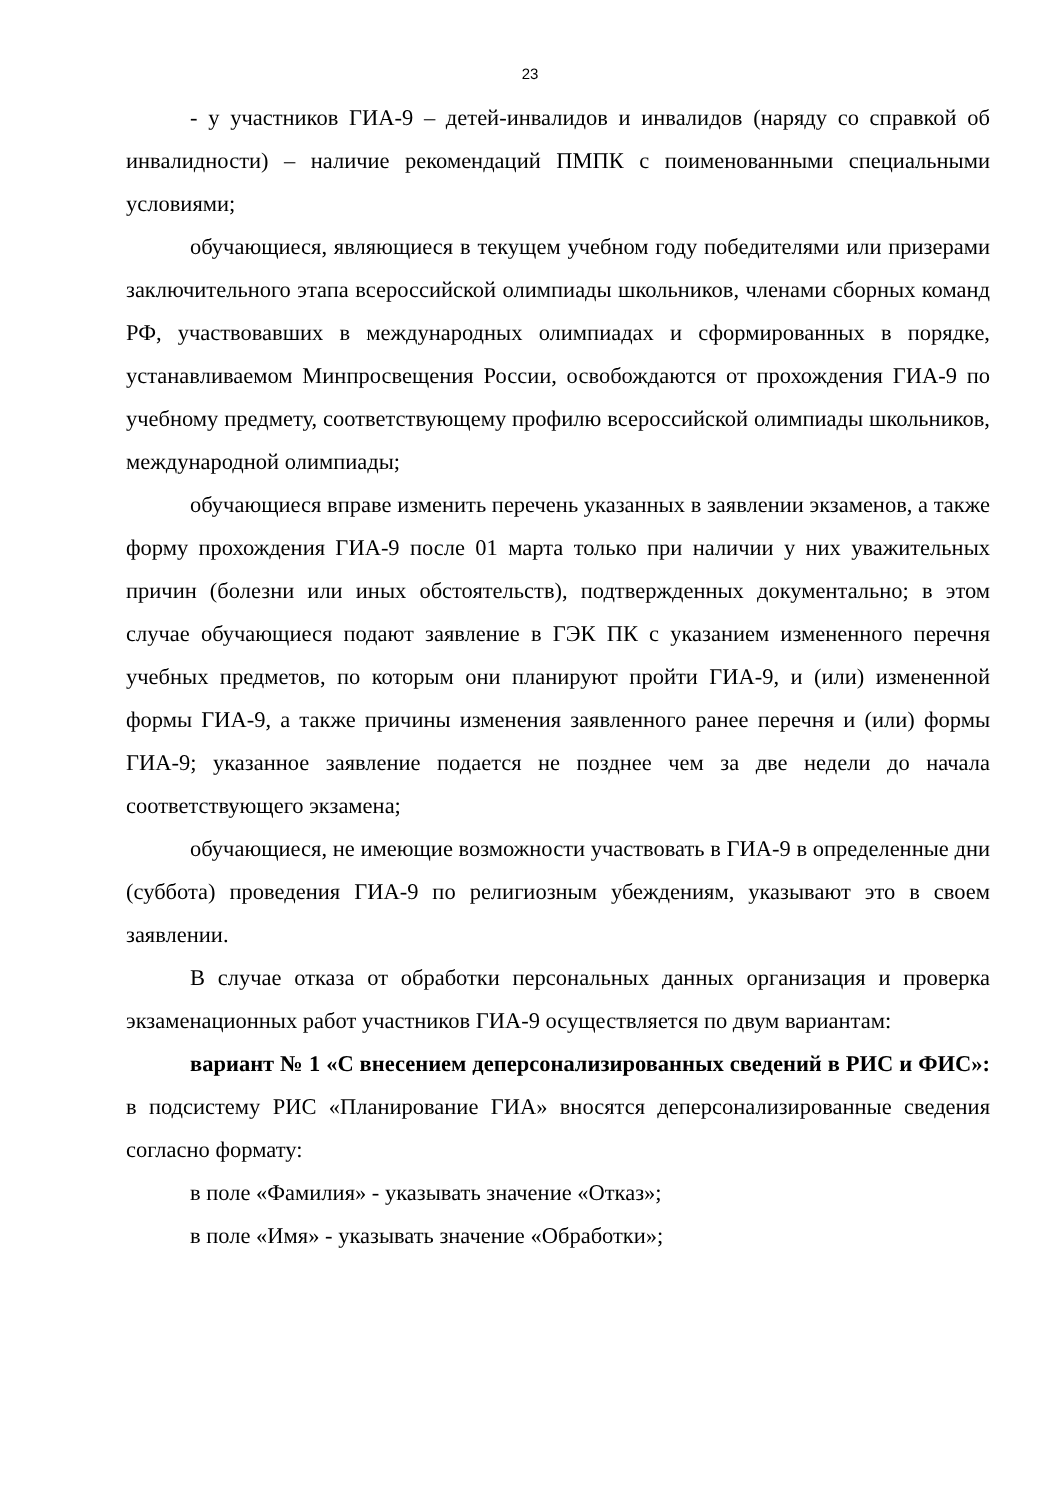23
- у участников ГИА-9 – детей-инвалидов и инвалидов (наряду со справкой об инвалидности) – наличие рекомендаций ПМПК с поименованными специальными условиями;
обучающиеся, являющиеся в текущем учебном году победителями или призерами заключительного этапа всероссийской олимпиады школьников, членами сборных команд РФ, участвовавших в международных олимпиадах и сформированных в порядке, устанавливаемом Минпросвещения России, освобождаются от прохождения ГИА-9 по учебному предмету, соответствующему профилю всероссийской олимпиады школьников, международной олимпиады;
обучающиеся вправе изменить перечень указанных в заявлении экзаменов, а также форму прохождения ГИА-9 после 01 марта только при наличии у них уважительных причин (болезни или иных обстоятельств), подтвержденных документально; в этом случае обучающиеся подают заявление в ГЭК ПК с указанием измененного перечня учебных предметов, по которым они планируют пройти ГИА-9, и (или) измененной формы ГИА-9, а также причины изменения заявленного ранее перечня и (или) формы ГИА-9; указанное заявление подается не позднее чем за две недели до начала соответствующего экзамена;
обучающиеся, не имеющие возможности участвовать в ГИА-9 в определенные дни (суббота) проведения ГИА-9 по религиозным убеждениям, указывают это в своем заявлении.
В случае отказа от обработки персональных данных организация и проверка экзаменационных работ участников ГИА-9 осуществляется по двум вариантам:
вариант № 1 «С внесением деперсонализированных сведений в РИС и ФИС»: в подсистему РИС «Планирование ГИА» вносятся деперсонализированные сведения согласно формату:
в поле «Фамилия» - указывать значение «Отказ»;
в поле «Имя» - указывать значение «Обработки»;